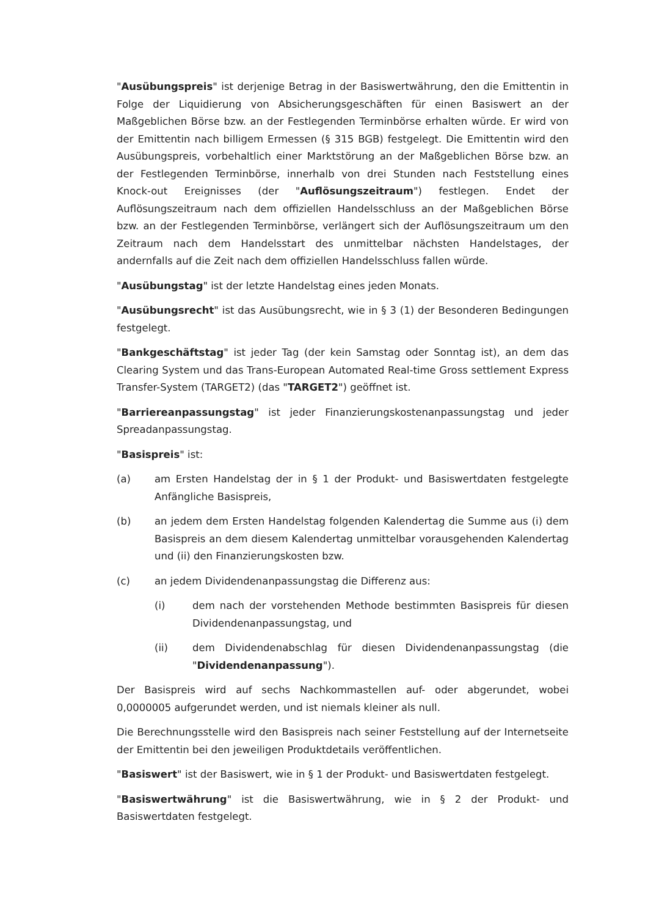"Ausübungspreis" ist derjenige Betrag in der Basiswertwährung, den die Emittentin in Folge der Liquidierung von Absicherungsgeschäften für einen Basiswert an der Maßgeblichen Börse bzw. an der Festlegenden Terminbörse erhalten würde. Er wird von der Emittentin nach billigem Ermessen (§ 315 BGB) festgelegt. Die Emittentin wird den Ausübungspreis, vorbehaltlich einer Marktstörung an der Maßgeblichen Börse bzw. an der Festlegenden Terminbörse, innerhalb von drei Stunden nach Feststellung eines Knock-out Ereignisses (der "Auflösungszeitraum") festlegen. Endet der Auflösungszeitraum nach dem offiziellen Handelsschluss an der Maßgeblichen Börse bzw. an der Festlegenden Terminbörse, verlängert sich der Auflösungszeitraum um den Zeitraum nach dem Handelsstart des unmittelbar nächsten Handelstages, der andernfalls auf die Zeit nach dem offiziellen Handelsschluss fallen würde.
"Ausübungstag" ist der letzte Handelstag eines jeden Monats.
"Ausübungsrecht" ist das Ausübungsrecht, wie in § 3 (1) der Besonderen Bedingungen festgelegt.
"Bankgeschäftstag" ist jeder Tag (der kein Samstag oder Sonntag ist), an dem das Clearing System und das Trans-European Automated Real-time Gross settlement Express Transfer-System (TARGET2) (das "TARGET2") geöffnet ist.
"Barriereanpassungstag" ist jeder Finanzierungskostenanpassungstag und jeder Spreadanpassungstag.
"Basispreis" ist:
(a) am Ersten Handelstag der in § 1 der Produkt- und Basiswertdaten festgelegte Anfängliche Basispreis,
(b) an jedem dem Ersten Handelstag folgenden Kalendertag die Summe aus (i) dem Basispreis an dem diesem Kalendertag unmittelbar vorausgehenden Kalendertag und (ii) den Finanzierungskosten bzw.
(c) an jedem Dividendenanpassungstag die Differenz aus:
(i) dem nach der vorstehenden Methode bestimmten Basispreis für diesen Dividendenanpassungstag, und
(ii) dem Dividendenabschlag für diesen Dividendenanpassungstag (die "Dividendenanpassung").
Der Basispreis wird auf sechs Nachkommastellen auf- oder abgerundet, wobei 0,0000005 aufgerundet werden, und ist niemals kleiner als null.
Die Berechnungsstelle wird den Basispreis nach seiner Feststellung auf der Internetseite der Emittentin bei den jeweiligen Produktdetails veröffentlichen.
"Basiswert" ist der Basiswert, wie in § 1 der Produkt- und Basiswertdaten festgelegt.
"Basiswertwährung" ist die Basiswertwährung, wie in § 2 der Produkt- und Basiswertdaten festgelegt.